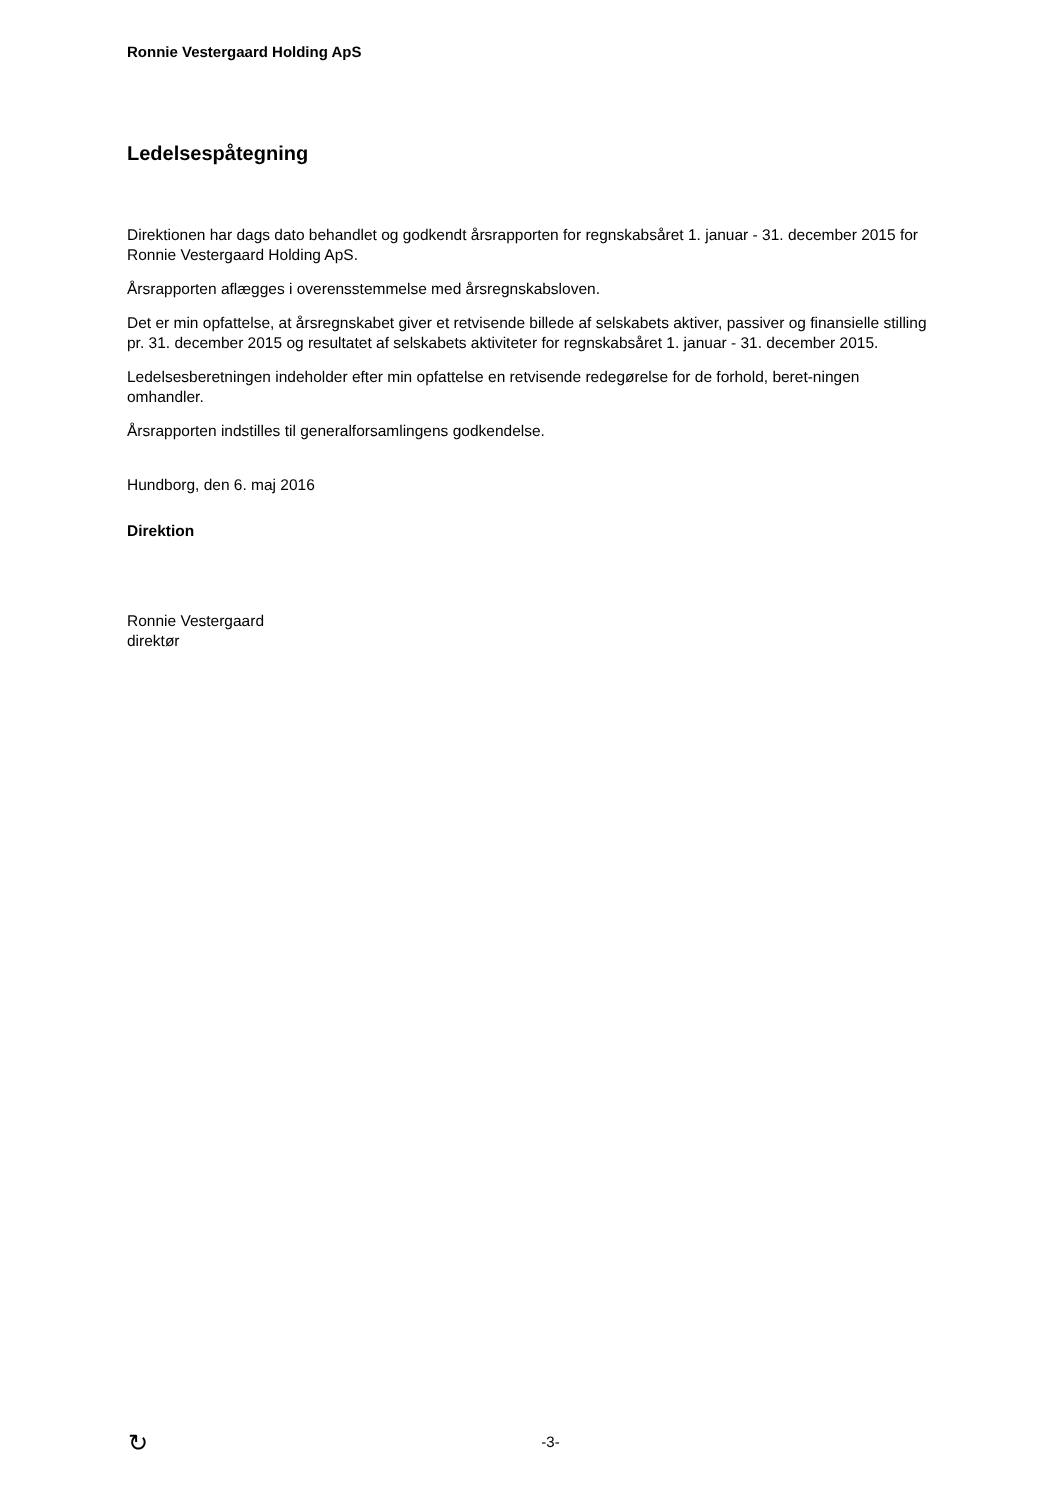Ronnie Vestergaard Holding ApS
Ledelsespåtegning
Direktionen har dags dato behandlet og godkendt årsrapporten for regnskabsåret 1. januar - 31. december 2015 for Ronnie Vestergaard Holding ApS.
Årsrapporten aflægges i overensstemmelse med årsregnskabsloven.
Det er min opfattelse, at årsregnskabet giver et retvisende billede af selskabets aktiver, passiver og finansielle stilling pr. 31. december 2015 og resultatet af selskabets aktiviteter for regnskabsåret 1. januar - 31. december 2015.
Ledelsesberetningen indeholder efter min opfattelse en retvisende redegørelse for de forhold, beret-ningen omhandler.
Årsrapporten indstilles til generalforsamlingens godkendelse.
Hundborg, den 6. maj 2016
Direktion
Ronnie Vestergaard
direktør
↻
-3-